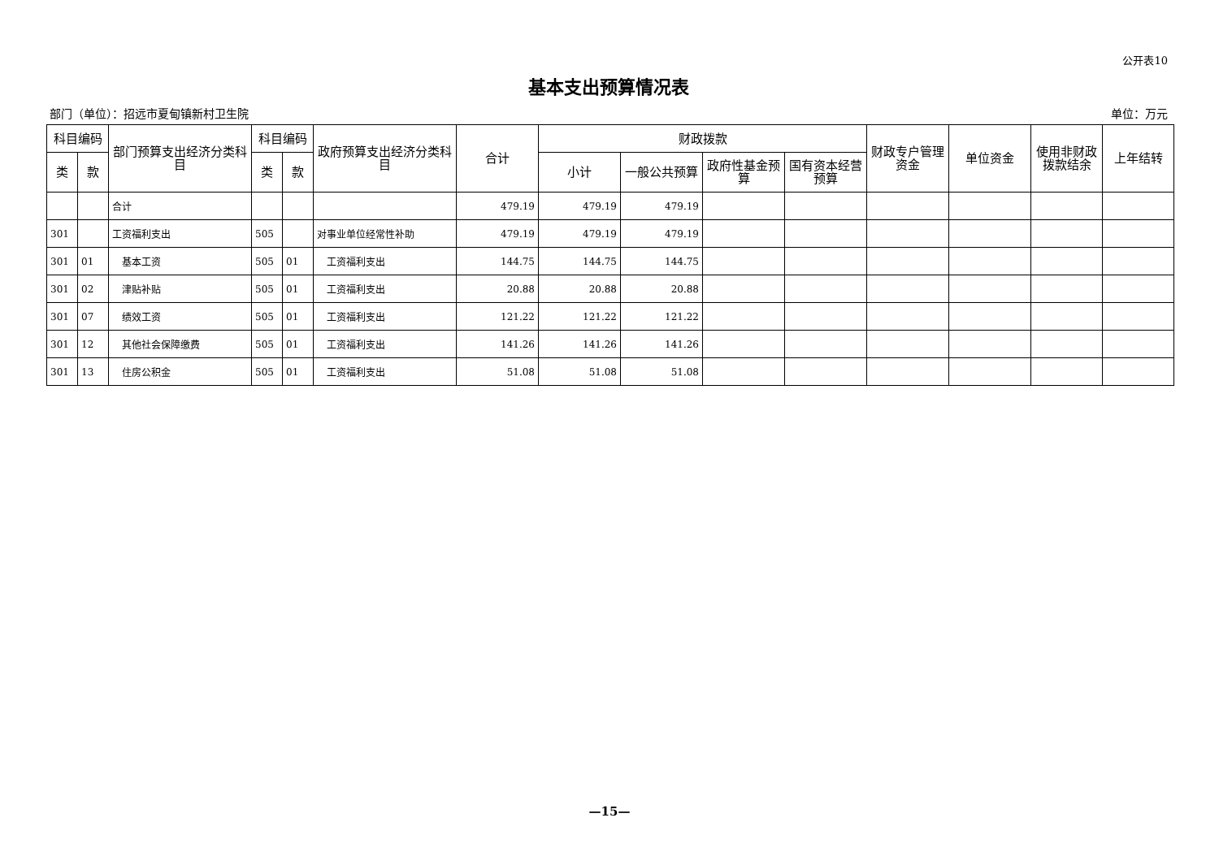公开表10
基本支出预算情况表
部门（单位）：招远市夏甸镇新村卫生院 单位：万元
| 科目编码 | | 部门预算支出经济分类科目 | 科目编码 | | 政府预算支出经济分类科目 | 合计 | 财政拨款 | | | | 财政专户管理资金 | 单位资金 | 使用非财政拨款结余 | 上年结转 |
| --- | --- | --- | --- | --- | --- | --- | --- | --- | --- | --- | --- | --- | --- | --- |
| 类 | 款 | | 类 | 款 | | | 小计 | 一般公共预算 | 政府性基金预算 | 国有资本经营预算 | | | | |
| | | 合计 | | | | 479.19 | 479.19 | 479.19 | | | | | | |
| 301 | | 工资福利支出 | 505 | | 对事业单位经常性补助 | 479.19 | 479.19 | 479.19 | | | | | | |
| 301 | 01 | 基本工资 | 505 | 01 | 工资福利支出 | 144.75 | 144.75 | 144.75 | | | | | | |
| 301 | 02 | 津贴补贴 | 505 | 01 | 工资福利支出 | 20.88 | 20.88 | 20.88 | | | | | | |
| 301 | 07 | 绩效工资 | 505 | 01 | 工资福利支出 | 121.22 | 121.22 | 121.22 | | | | | | |
| 301 | 12 | 其他社会保障缴费 | 505 | 01 | 工资福利支出 | 141.26 | 141.26 | 141.26 | | | | | | |
| 301 | 13 | 住房公积金 | 505 | 01 | 工资福利支出 | 51.08 | 51.08 | 51.08 | | | | | | |
—15—